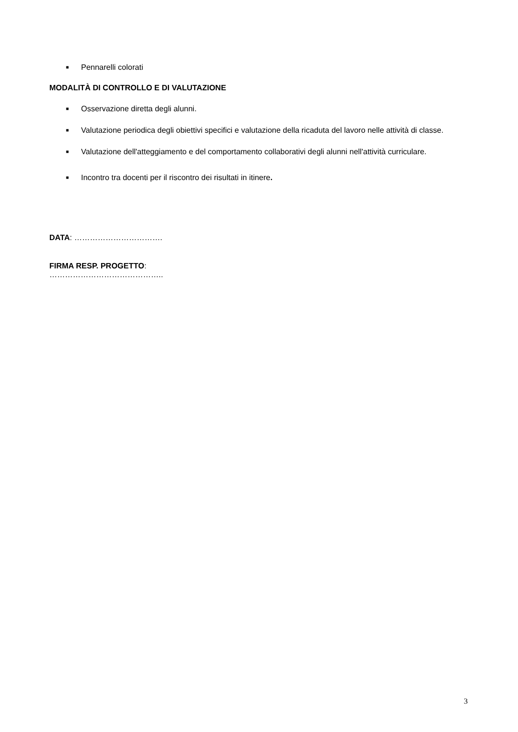■ Pennarelli colorati
MODALITÀ DI CONTROLLO E DI VALUTAZIONE
■ Osservazione diretta degli alunni.
■ Valutazione periodica degli obiettivi specifici e valutazione della ricaduta del lavoro nelle attività di classe.
■ Valutazione dell'atteggiamento e del comportamento collaborativi degli alunni nell'attività curriculare.
■ Incontro tra docenti per il riscontro dei risultati in itinere.
DATA: …………………………….
FIRMA RESP. PROGETTO:
……………………………………..
3